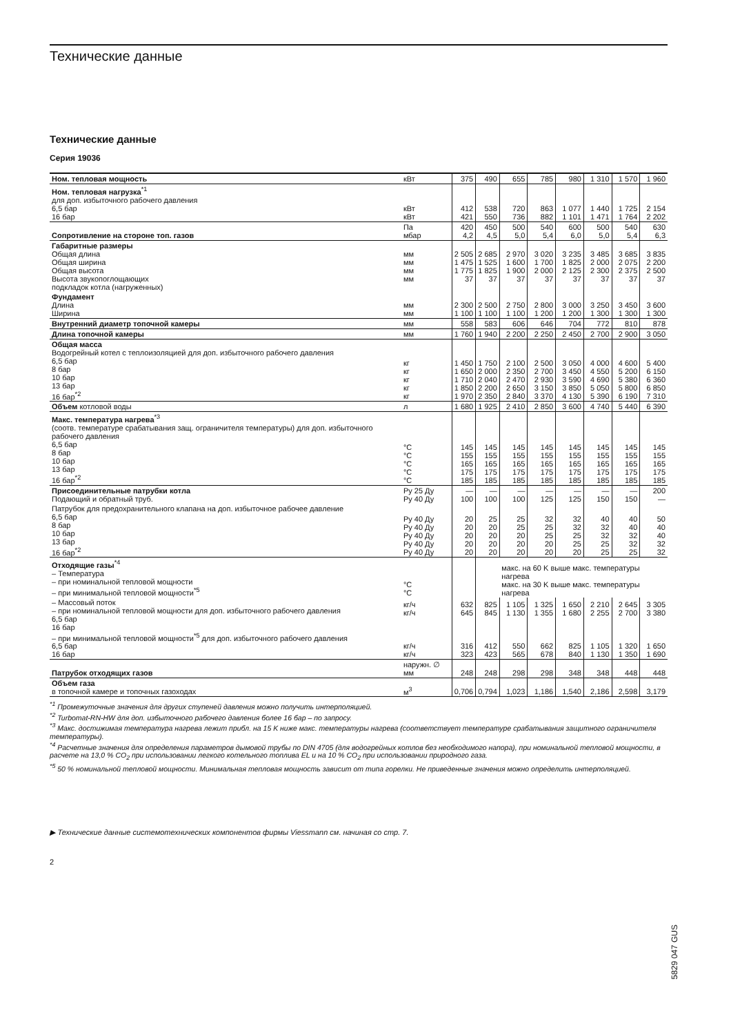Технические данные
Технические данные
Серия 19036
| Ном. тепловая мощность | кВт | 375 | 490 | 655 | 785 | 980 | 1 310 | 1 570 | 1 960 |
| Ном. тепловая нагрузка<sup>*1</sup> для доп. избыточного рабочего давления 6,5 бар 16 бар | кВт кВт | 412 421 | 538 550 | 720 736 | 863 882 | 1 077 1 101 | 1 440 1 471 | 1 725 1 764 | 2 154 2 202 |
| Сопротивление на стороне топ. газов | Па мбар | 420 4,2 | 450 4,5 | 500 5,0 | 540 5,4 | 600 6,0 | 500 5,0 | 540 5,4 | 630 6,3 |
| Габаритные размеры Общая длина Общая ширина Общая высота Высота звукопоглощающих подкладок котла (нагруженных) | мм мм мм мм | 2 505 1 475 1 775 37 | 2 685 1 525 1 825 37 | 2 970 1 600 1 900 37 | 3 020 1 700 2 000 37 | 3 235 1 825 2 125 37 | 3 485 2 000 2 300 37 | 3 685 2 075 2 375 37 | 3 835 2 200 2 500 37 |
| Фундамент Длина Ширина | мм мм | 2 300 1 100 | 2 500 1 100 | 2 750 1 100 | 2 800 1 200 | 3 000 1 200 | 3 250 1 300 | 3 450 1 300 | 3 600 1 300 |
| Внутренний диаметр топочной камеры | мм | 558 | 583 | 606 | 646 | 704 | 772 | 810 | 878 |
| Длина топочной камеры | мм | 1 760 | 1 940 | 2 200 | 2 250 | 2 450 | 2 700 | 2 900 | 3 050 |
| Общая масса Водогрейный котел с теплоизоляцией для доп. избыточного рабочего давления 6,5 бар 8 бар 10 бар 13 бар 16 бар<sup>*2</sup> | кг кг кг кг кг | 1 450 1 650 1 710 1 850 1 970 | 1 750 2 000 2 040 2 200 2 350 | 2 100 2 350 2 470 2 650 2 840 | 2 500 2 700 2 930 3 150 3 370 | 3 050 3 450 3 590 3 850 4 130 | 4 000 4 550 4 690 5 050 5 390 | 4 600 5 200 5 380 5 800 6 190 | 5 400 6 150 6 360 6 850 7 310 |
| Объем котловой воды | л | 1 680 | 1 925 | 2 410 | 2 850 | 3 600 | 4 740 | 5 440 | 6 390 |
| Макс. температура нагрева<sup>*3</sup> (соотв. температуре срабатывания защ. ограничителя температуры) для доп. избыточного рабочего давления 6,5 бар 8 бар 10 бар 13 бар 16 бар<sup>*2</sup> | °C °C °C °C °C | 145 155 165 175 185 | 145 155 165 175 185 | 145 155 165 175 185 | 145 155 165 175 185 | 145 155 165 175 185 | 145 155 165 175 185 | 145 155 165 175 185 | 145 155 165 175 185 |
| Присоединительные патрубки котла Подающий и обратный труб. | Ру 25 Ду Ру 40 Ду | — 100 | — 100 | — 100 | — 125 | — 125 | — 150 | — 150 | 200 — |
| Патрубок для предохранительного клапана на доп. избыточное рабочее давление 6,5 бар 8 бар 10 бар 13 бар 16 бар<sup>*2</sup> | Ру 40 Ду Ру 40 Ду Ру 40 Ду Ру 40 Ду Ру 40 Ду | 20 20 20 20 20 | 25 20 20 20 20 | 25 25 20 20 20 | 32 25 25 20 20 | 32 32 25 25 20 | 40 32 32 25 25 | 40 40 32 32 25 | 50 40 40 32 32 |
| Отходящие газы<sup>*4</sup> – Температура – при номинальной тепловой мощности – при минимальной тепловой мощности<sup>*5</sup> | °C °C | | | макс. на 60 K выше макс. температуры нагрева макс. на 30 K выше макс. температуры нагрева | | | | | |
| – Массовый поток – при номинальной тепловой мощности для доп. избыточного рабочего давления 6,5 бар 16 бар – при минимальной тепловой мощности<sup>*5</sup> для доп. избыточного рабочего давления 6,5 бар 16 бар | кг/ч кг/ч кг/ч кг/ч | 632 645 316 323 | 825 845 412 423 | 1 105 1 130 550 565 | 1 325 1 355 662 678 | 1 650 1 680 825 840 | 2 210 2 255 1 105 1 130 | 2 645 2 700 1 320 1 350 | 3 305 3 380 1 650 1 690 |
| Патрубок отходящих газов | наружн. ∅ мм | 248 | 248 | 298 | 298 | 348 | 348 | 448 | 448 |
| Объем газа в топочной камере и топочных газоходах | м<sup>3</sup> | 0,706 | 0,794 | 1,023 | 1,186 | 1,540 | 2,186 | 2,598 | 3,179 |
<sup>*1</sup> Промежуточные значения для других ступеней давления можно получить интерполяцией.
<sup>*2</sup> Turbomat-RN-HW для доп. избыточного рабочего давления более 16 бар – по запросу.
<sup>*3</sup> Макс. достижимая температура нагрева лежит прибл. на 15 K ниже макс. температуры нагрева (соответствует температуре срабатывания защитного ограничителя температуры).
<sup>*4</sup> Расчетные значения для определения параметров дымовой трубы по DIN 4705 (для водогрейных котлов без необходимого напора), при номинальной тепловой мощности, в расчете на 13,0 % CO<sub>2</sub> при использовании легкого котельного топлива EL и на 10 % CO<sub>2</sub> при использовании природного газа.
<sup>*5</sup> 50 % номинальной тепловой мощности. Минимальная тепловая мощность зависит от типа горелки. Не приведенные значения можно определить интерполяцией.
▶ Технические данные системотехнических компонентов фирмы Viessmann см. начиная со стр. 7.
2
5829 047 GUS